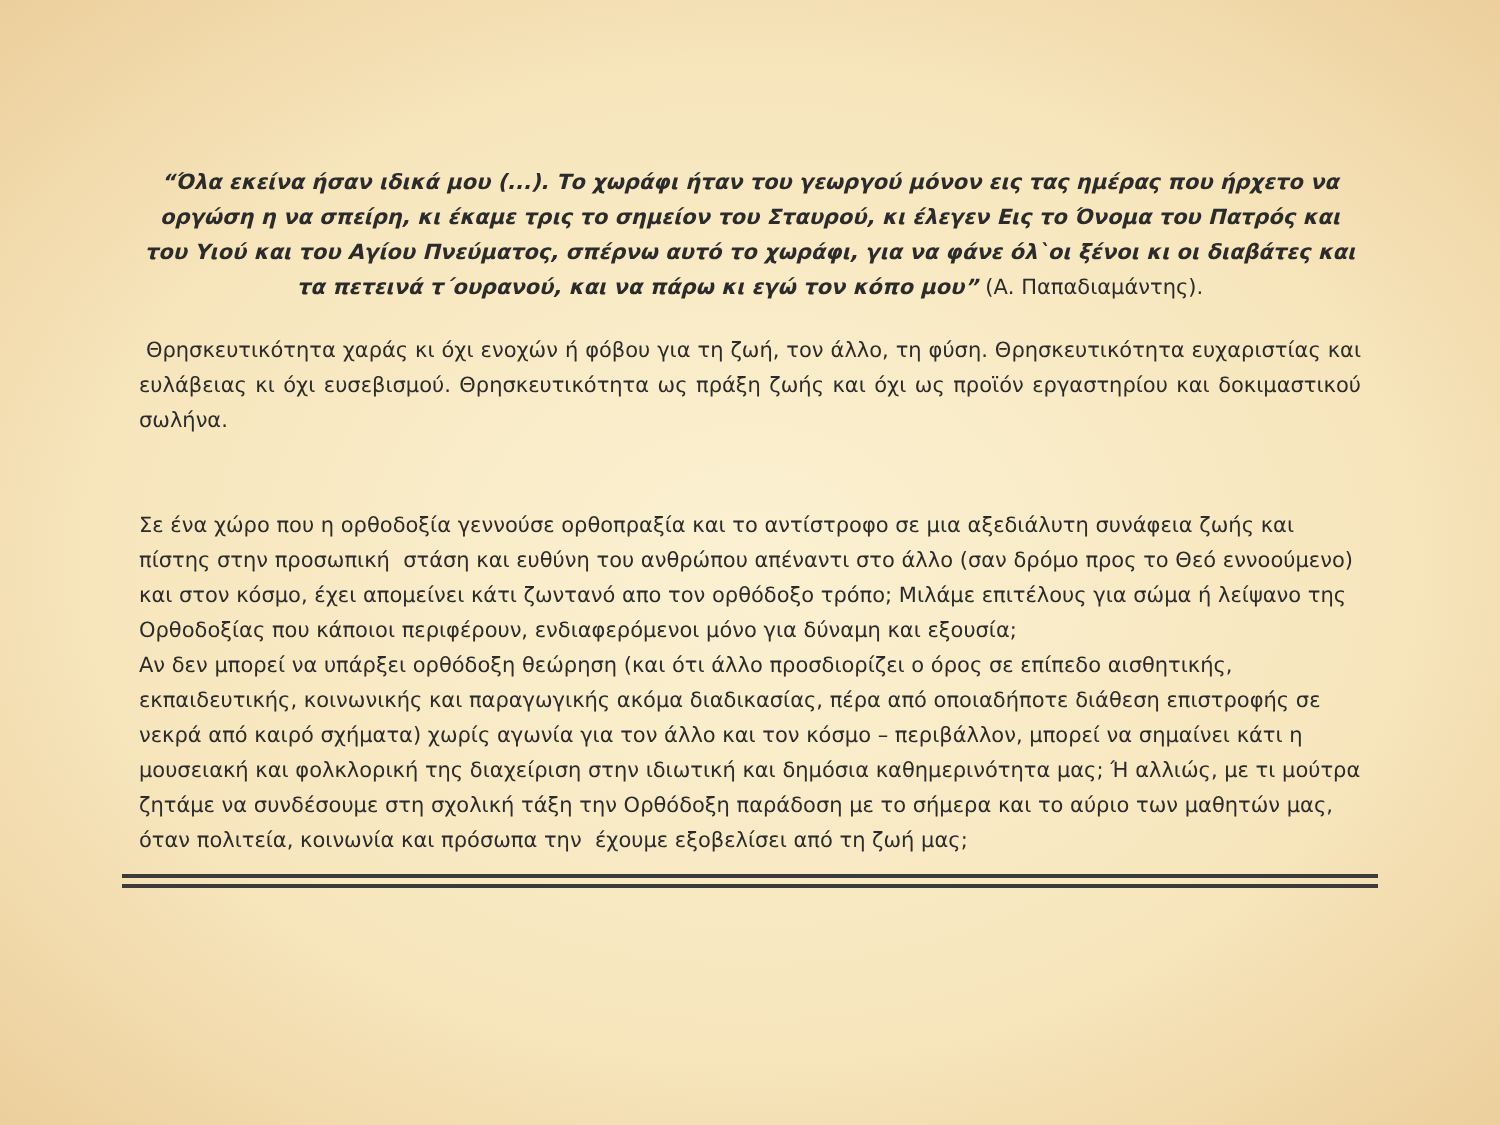“Όλα εκείνα ήσαν ιδικά μου (...). Το χωράφι ήταν του γεωργού μόνον εις τας ημέρας που ήρχετο να οργώση η να σπείρη, κι έκαμε τρις το σημείον του Σταυρού, κι έλεγεν Εις το Όνομα του Πατρός και του Υιού και του Αγίου Πνεύματος, σπέρνω αυτό το χωράφι, για να φάνε όλ`οι ξένοι κι οι διαβάτες και τα πετεινά τ΄ουρανού, και να πάρω κι εγώ τον κόπο μου” (Α. Παπαδιαμάντης).
Θρησκευτικότητα χαράς κι όχι ενοχών ή φόβου για τη ζωή, τον άλλο, τη φύση. Θρησκευτικότητα ευχαριστίας και ευλάβειας κι όχι ευσεβισμού. Θρησκευτικότητα ως πράξη ζωής και όχι ως προϊόν εργαστηρίου και δοκιμαστικού σωλήνα.
Σε ένα χώρο που η ορθοδοξία γεννούσε ορθοπραξία και το αντίστροφο σε μια αξεδιάλυτη συνάφεια ζωής και πίστης στην προσωπική στάση και ευθύνη του ανθρώπου απέναντι στο άλλο (σαν δρόμο προς το Θεό εννοούμενο) και στον κόσμο, έχει απομείνει κάτι ζωντανό απο τον ορθόδοξο τρόπο; Μιλάμε επιτέλους για σώμα ή λείψανο της Ορθοδοξίας που κάποιοι περιφέρουν, ενδιαφερόμενοι μόνο για δύναμη και εξουσία;
Αν δεν μπορεί να υπάρξει ορθόδοξη θεώρηση (και ότι άλλο προσδιορίζει ο όρος σε επίπεδο αισθητικής, εκπαιδευτικής, κοινωνικής και παραγωγικής ακόμα διαδικασίας, πέρα από οποιαδήποτε διάθεση επιστροφής σε νεκρά από καιρό σχήματα) χωρίς αγωνία για τον άλλο και τον κόσμο – περιβάλλον, μπορεί να σημαίνει κάτι η μουσειακή και φολκλορική της διαχείριση στην ιδιωτική και δημόσια καθημερινότητα μας; Ή αλλιώς, με τι μούτρα ζητάμε να συνδέσουμε στη σχολική τάξη την Ορθόδοξη παράδοση με το σήμερα και το αύριο των μαθητών μας, όταν πολιτεία, κοινωνία και πρόσωπα την έχουμε εξοβελίσει από τη ζωή μας;